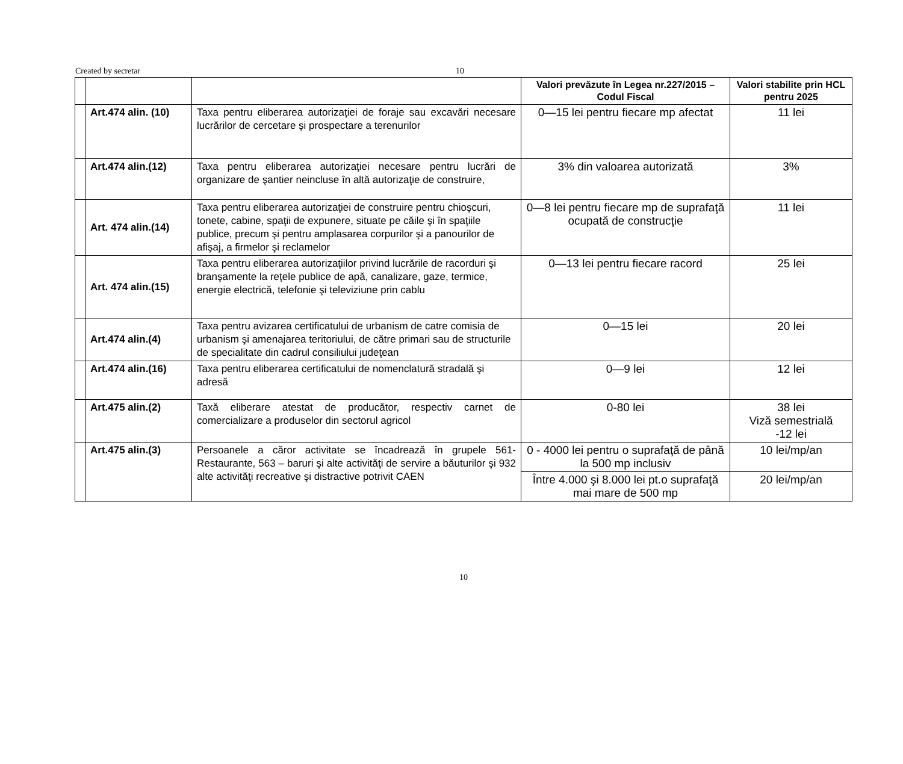Created by secretar 10
| | | | Valori prevăzute în Legea nr.227/2015 –Codul Fiscal | Valori stabilite prin HCL pentru 2025 |
| | Art.474 alin. (10) | Taxa pentru eliberarea autorizaţiei de foraje sau excavări necesare lucrărilor de cercetare şi prospectare a terenurilor | 0—15 lei pentru fiecare mp afectat | 11 lei |
| | Art.474 alin.(12) | Taxa pentru eliberarea autorizaţiei necesare pentru lucrări de organizare de şantier neincluse în altă autorizaţie de construire, | 3% din valoarea autorizată | 3% |
| | Art. 474 alin.(14) | Taxa pentru eliberarea autorizaţiei de construire pentru chioşcuri, tonete, cabine, spaţii de expunere, situate pe căile şi în spaţiile publice, precum şi pentru amplasarea corpurilor şi a panourilor de afişaj, a firmelor şi reclamelor | 0—8 lei pentru fiecare mp de suprafaţă ocupată de construcţie | 11 lei |
| | Art. 474 alin.(15) | Taxa pentru eliberarea autorizaţiilor privind lucrările de racorduri şi branşamente la reţele publice de apă, canalizare, gaze, termice, energie electrică, telefonie şi televiziune prin cablu | 0—13 lei pentru fiecare racord | 25 lei |
| | Art.474 alin.(4) | Taxa pentru avizarea certificatului de urbanism de catre comisia de urbanism şi amenajarea teritoriului, de către primari sau de structurile de specialitate din cadrul consiliului judeţean | 0—15 lei | 20 lei |
| | Art.474 alin.(16) | Taxa pentru eliberarea certificatului de nomenclatură stradală şi adresă | 0—9 lei | 12 lei |
| | Art.475 alin.(2) | Taxă eliberare atestat de producător, respectiv carnet de comercializare a produselor din sectorul agricol | 0-80 lei | 38 lei Viză semestrială -12 lei |
| | Art.475 alin.(3) | Persoanele a căror activitate se încadrează în grupele 561-Restaurante, 563 – baruri şi alte activităţi de servire a băuturilor şi 932 alte activităţi recreative şi distractive potrivit CAEN | 0 - 4000 lei pentru o suprafaţă de până la 500 mp inclusiv | 10 lei/mp/an |
| | | | Între 4.000 şi 8.000 lei pt.o suprafaţă mai mare de 500 mp | 20 lei/mp/an |
10